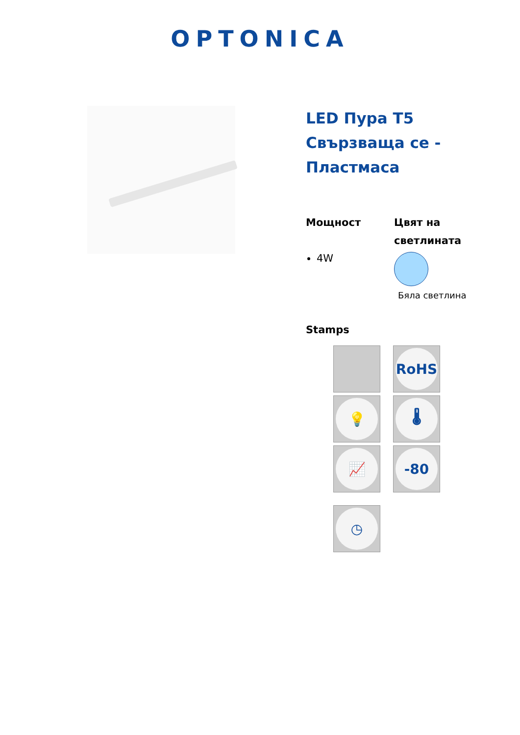OPTONICA
LED Пура T5 Свързваща се - Пластмаса
Мощност
4W
Цвят на светлината
Бяла светлина
Stamps
RoHS
💡
🌡
📈
-80
◷